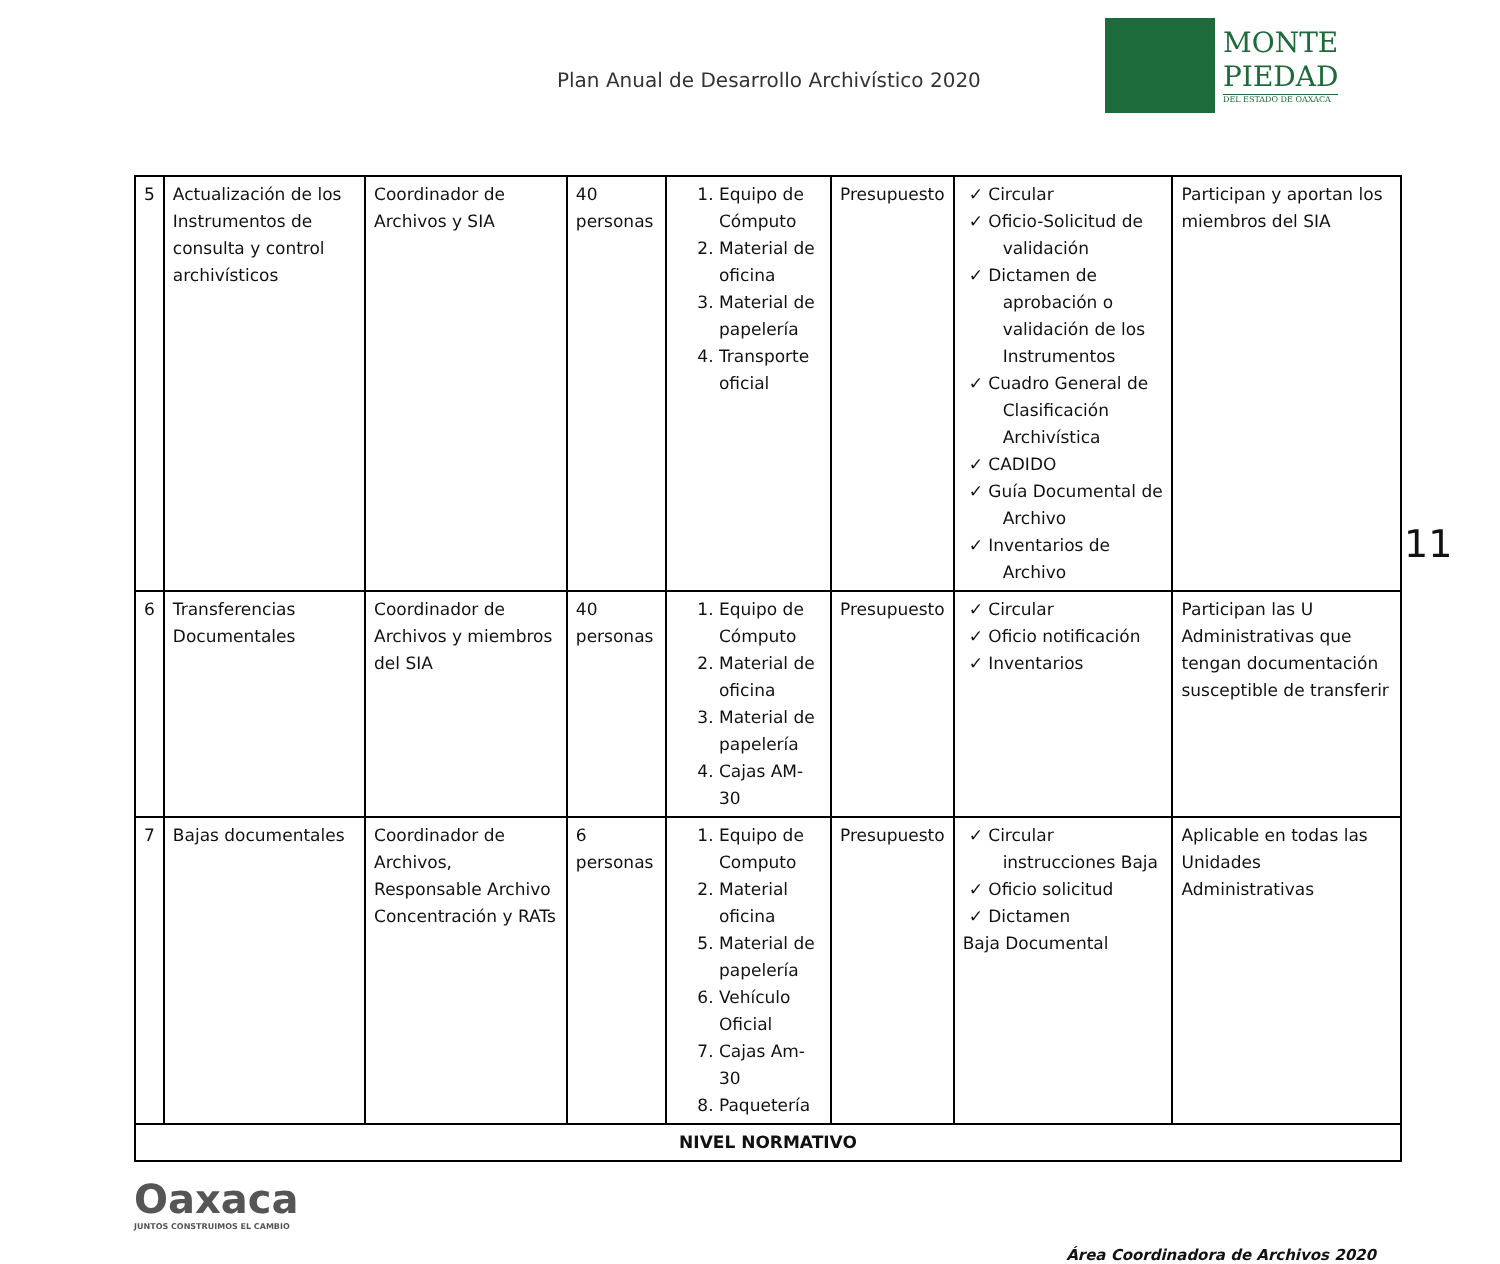Plan Anual de Desarrollo Archivístico 2020
MONTE
PIEDAD
DEL ESTADO DE OAXACA
| 5 | Actualización de los Instrumentos de consulta y control archivísticos | Coordinador de Archivos y SIA | 40 personas | 1. Equipo de Cómputo 2. Material de oficina 3. Material de papelería 4. Transporte oficial | Presupuesto | ✓ Circular ✓ Oficio-Solicitud de validación ✓ Dictamen de aprobación o validación de los Instrumentos ✓ Cuadro General de Clasificación Archivística ✓ CADIDO ✓ Guía Documental de Archivo ✓ Inventarios de Archivo | Participan y aportan los miembros del SIA |
| 6 | Transferencias Documentales | Coordinador de Archivos y miembros del SIA | 40 personas | 1. Equipo de Cómputo 2. Material de oficina 3. Material de papelería 4. Cajas AM-30 | Presupuesto | ✓ Circular ✓ Oficio notificación ✓ Inventarios | Participan las U Administrativas que tengan documentación susceptible de transferir |
| 7 | Bajas documentales | Coordinador de Archivos, Responsable Archivo Concentración y RATs | 6 personas | 1. Equipo de Computo 2. Material oficina 5. Material de papelería 6. Vehículo Oficial 7. Cajas Am-30 8. Paquetería | Presupuesto | ✓ Circular instrucciones Baja ✓ Oficio solicitud ✓ Dictamen Baja Documental | Aplicable en todas las Unidades Administrativas |
| NIVEL NORMATIVO | | | | | | | |
11
Oaxaca
JUNTOS CONSTRUIMOS EL CAMBIO
Área Coordinadora de Archivos 2020